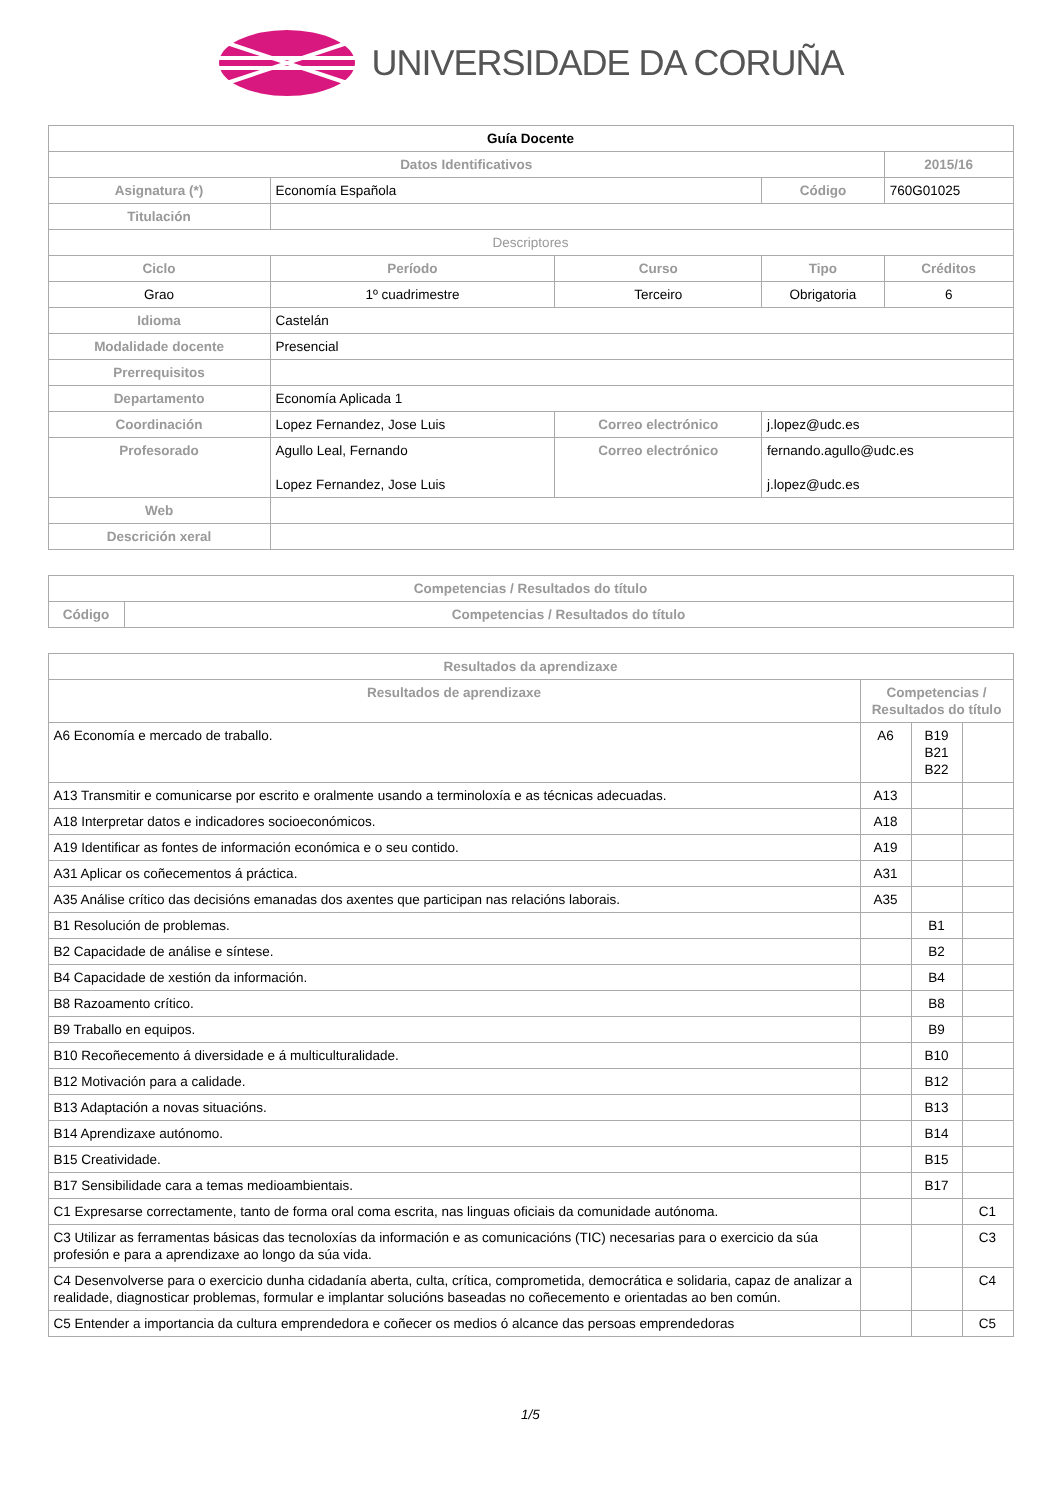UNIVERSIDADE DA CORUÑA
| Guía Docente | | | | | |
| --- | --- | --- | --- | --- | --- |
| Datos Identificativos | | | | 2015/16 | |
| Asignatura (*) | Economía Española | | Código | 760G01025 | |
| Titulación | | | | | |
| Descriptores | | | | | |
| Ciclo | Período | Curso | Tipo | | Créditos |
| Grao | 1º cuadrimestre | Terceiro | Obrigatoria | | 6 |
| Idioma | Castelán | | | | |
| Modalidade docente | Presencial | | | | |
| Prerrequisitos | | | | | |
| Departamento | Economía Aplicada 1 | | | | |
| Coordinación | Lopez Fernandez, Jose Luis | Correo electrónico | j.lopez@udc.es | | |
| Profesorado | Agullo Leal, Fernando Lopez Fernandez, Jose Luis | Correo electrónico | fernando.agullo@udc.es j.lopez@udc.es | | |
| Web | | | | | |
| Descrición xeral | | | | | |
| Competencias / Resultados do título | |
| --- | --- |
| Código | Competencias / Resultados do título |
| Resultados da aprendizaxe | | | |
| --- | --- | --- | --- |
| Resultados de aprendizaxe | Competencias / Resultados do título | | |
| A6 Economía e mercado de traballo. | A6 | B19 B21 B22 | |
| A13 Transmitir e comunicarse por escrito e oralmente usando a terminoloxía e as técnicas adecuadas. | A13 | | |
| A18 Interpretar datos e indicadores socioeconómicos. | A18 | | |
| A19 Identificar as fontes de información económica e o seu contido. | A19 | | |
| A31 Aplicar os coñecementos á práctica. | A31 | | |
| A35 Análise crítico das decisións emanadas dos axentes que participan nas relacións laborais. | A35 | | |
| B1 Resolución de problemas. | | B1 | |
| B2 Capacidade de análise e síntese. | | B2 | |
| B4 Capacidade de xestión da información. | | B4 | |
| B8 Razoamento crítico. | | B8 | |
| B9 Traballo en equipos. | | B9 | |
| B10 Recoñecemento á diversidade e á multiculturalidade. | | B10 | |
| B12 Motivación para a calidade. | | B12 | |
| B13 Adaptación a novas situacións. | | B13 | |
| B14 Aprendizaxe autónomo. | | B14 | |
| B15 Creatividade. | | B15 | |
| B17 Sensibilidade cara a temas medioambientais. | | B17 | |
| C1 Expresarse correctamente, tanto de forma oral coma escrita, nas linguas oficiais da comunidade autónoma. | | | C1 |
| C3 Utilizar as ferramentas básicas das tecnoloxías da información e as comunicacións (TIC) necesarias para o exercicio da súa profesión e para a aprendizaxe ao longo da súa vida. | | | C3 |
| C4 Desenvolverse para o exercicio dunha cidadanía aberta, culta, crítica, comprometida, democrática e solidaria, capaz de analizar a realidade, diagnosticar problemas, formular e implantar solucións baseadas no coñecemento e orientadas ao ben común. | | | C4 |
| C5 Entender a importancia da cultura emprendedora e coñecer os medios ó alcance das persoas emprendedoras | | | C5 |
1/5